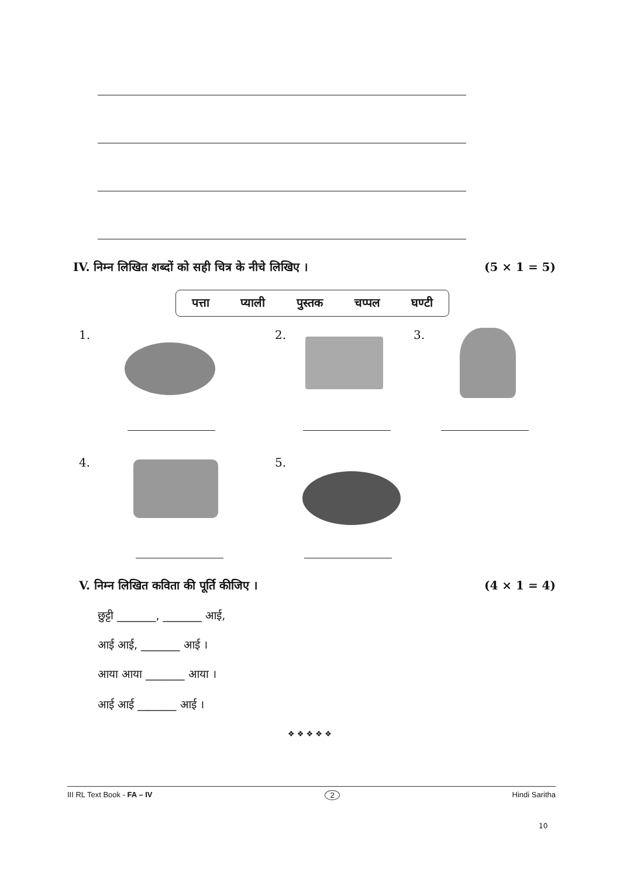IV. निम्न लिखित शब्दों को सही चित्र के नीचे लिखिए । (5 × 1 = 5)
पत्ता प्याली पुस्तक चप्पल घण्टी
1. 2. 3.
4. 5.
V. निम्न लिखित कविता की पूर्ति कीजिए । (4 × 1 = 4)
छुट्टी _______, _______ आई,
आई आई, _______ आई ।
आया आया _______ आया ।
आई आई _______ आई ।
❖ ❖ ❖ ❖ ❖
III RL Text Book - FA – IV 2 Hindi Saritha
10